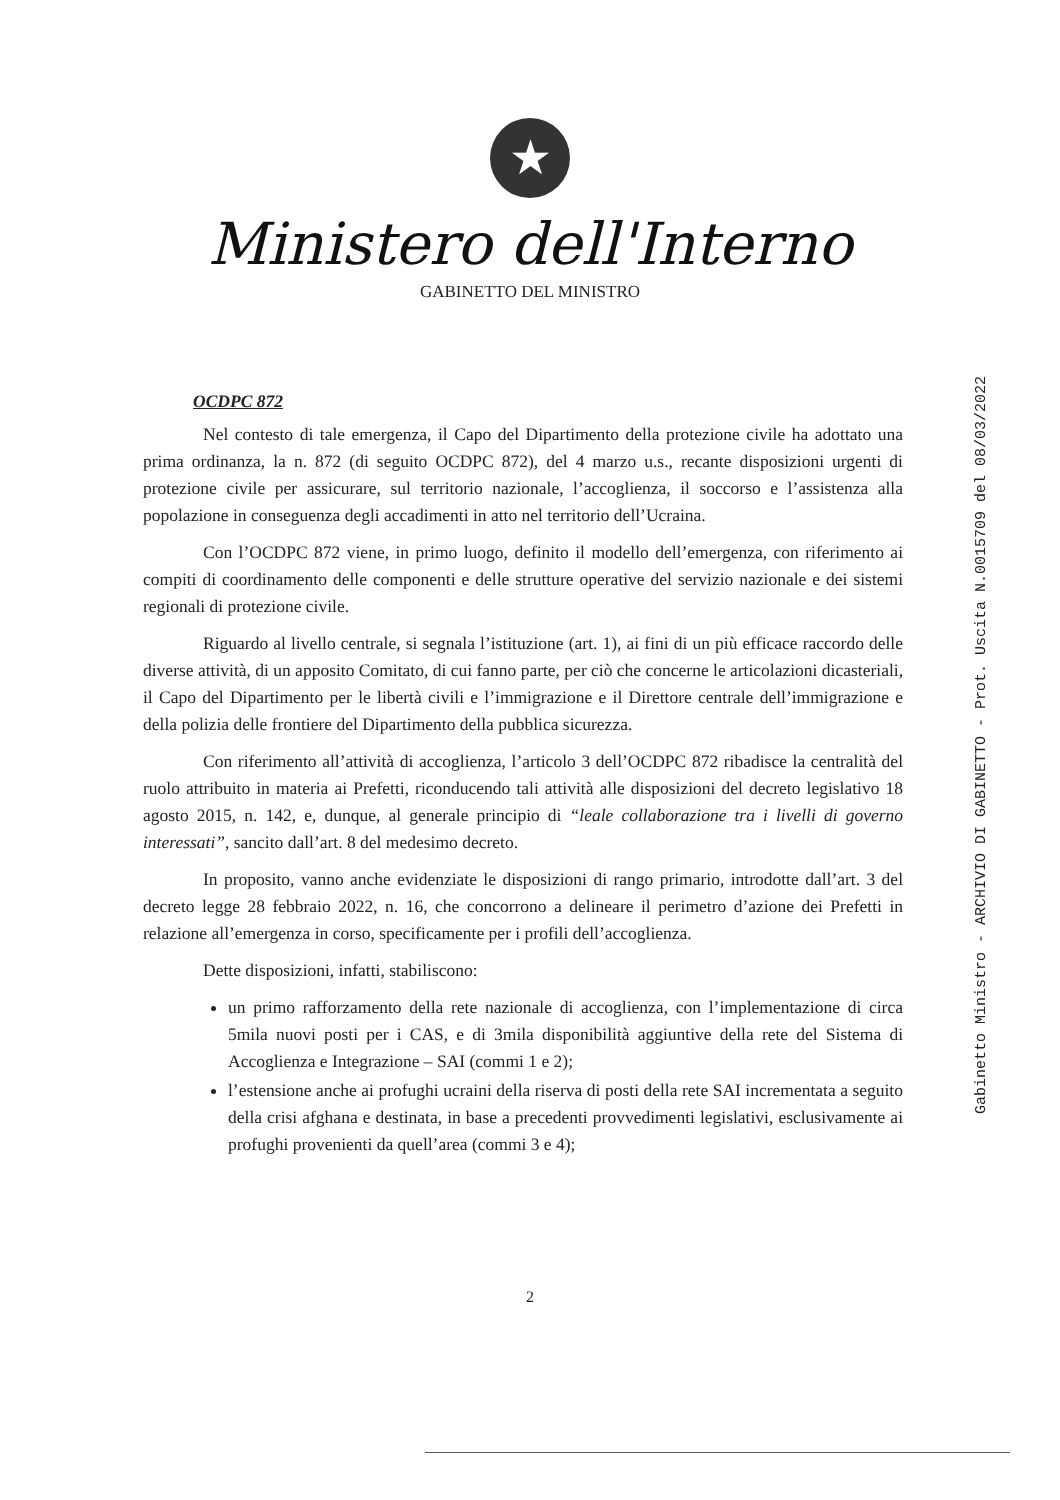★
Ministero dell'Interno
GABINETTO DEL MINISTRO
OCDPC 872
Nel contesto di tale emergenza, il Capo del Dipartimento della protezione civile ha adottato una prima ordinanza, la n. 872 (di seguito OCDPC 872), del 4 marzo u.s., recante disposizioni urgenti di protezione civile per assicurare, sul territorio nazionale, l’accoglienza, il soccorso e l’assistenza alla popolazione in conseguenza degli accadimenti in atto nel territorio dell’Ucraina.
Con l’OCDPC 872 viene, in primo luogo, definito il modello dell’emergenza, con riferimento ai compiti di coordinamento delle componenti e delle strutture operative del servizio nazionale e dei sistemi regionali di protezione civile.
Riguardo al livello centrale, si segnala l’istituzione (art. 1), ai fini di un più efficace raccordo delle diverse attività, di un apposito Comitato, di cui fanno parte, per ciò che concerne le articolazioni dicasteriali, il Capo del Dipartimento per le libertà civili e l’immigrazione e il Direttore centrale dell’immigrazione e della polizia delle frontiere del Dipartimento della pubblica sicurezza.
Con riferimento all’attività di accoglienza, l’articolo 3 dell’OCDPC 872 ribadisce la centralità del ruolo attribuito in materia ai Prefetti, riconducendo tali attività alle disposizioni del decreto legislativo 18 agosto 2015, n. 142, e, dunque, al generale principio di “leale collaborazione tra i livelli di governo interessati”, sancito dall’art. 8 del medesimo decreto.
In proposito, vanno anche evidenziate le disposizioni di rango primario, introdotte dall’art. 3 del decreto legge 28 febbraio 2022, n. 16, che concorrono a delineare il perimetro d’azione dei Prefetti in relazione all’emergenza in corso, specificamente per i profili dell’accoglienza.
Dette disposizioni, infatti, stabiliscono:
un primo rafforzamento della rete nazionale di accoglienza, con l’implementazione di circa 5mila nuovi posti per i CAS, e di 3mila disponibilità aggiuntive della rete del Sistema di Accoglienza e Integrazione – SAI (commi 1 e 2);
l’estensione anche ai profughi ucraini della riserva di posti della rete SAI incrementata a seguito della crisi afghana e destinata, in base a precedenti provvedimenti legislativi, esclusivamente ai profughi provenienti da quell’area (commi 3 e 4);
Gabinetto Ministro - ARCHIVIO DI GABINETTO - Prot. Uscita N.0015709 del 08/03/2022
2